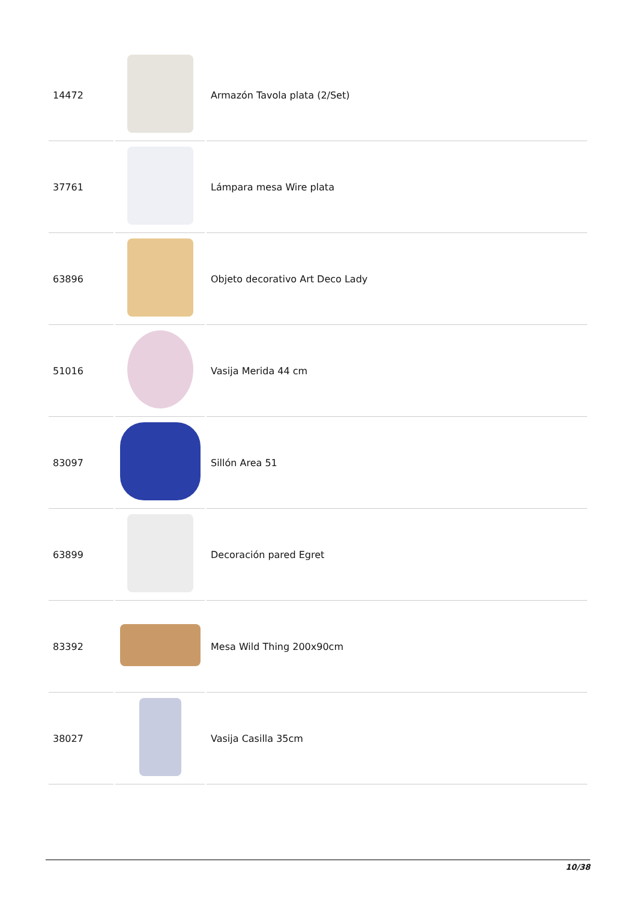| 14472 | | Armazón Tavola plata (2/Set) |
| 37761 | | Lámpara mesa Wire plata |
| 63896 | | Objeto decorativo Art Deco Lady |
| 51016 | | Vasija Merida 44 cm |
| 83097 | | Sillón Area 51 |
| 63899 | | Decoración pared Egret |
| 83392 | | Mesa Wild Thing 200x90cm |
| 38027 | | Vasija Casilla 35cm |
10/38